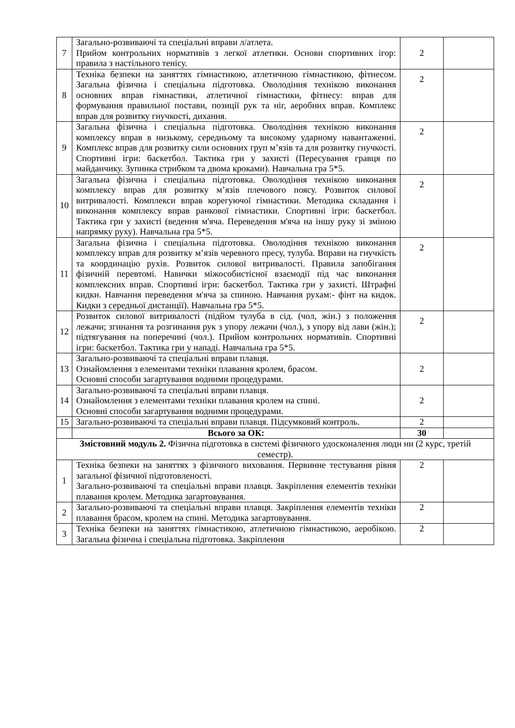| 7 | Загально-розвиваючі та спеціальні вправи л/атлета. Прийом контрольних нормативів з легкої атлетики. Основи спортивних ігор: правила з настільного тенісу. | 2 | |
| 8 | Техніка безпеки на заняттях гімнастикою, атлетичною гімнастикою, фітнесом. Загальна фізична і спеціальна підготовка. Оволодіння технікою виконання основних вправ гімнастики, атлетичної гімнастики, фітнесу: вправ для формування правильної постави, позиції рук та ніг, аеробних вправ. Комплекс вправ для розвитку гнучкості, дихання. | 2 | |
| 9 | Загальна фізична і спеціальна підготовка. Оволодіння технікою виконання комплексу вправ в низькому, середньому та високому ударному навантаженні. Комплекс вправ для розвитку сили основних груп м’язів та для розвитку гнучкості. Спортивні ігри: баскетбол. Тактика гри у захисті (Пересування гравця по майданчику. Зупинка стрибком та двома кроками). Навчальна гра 5*5. | 2 | |
| 10 | Загальна фізична і спеціальна підготовка. Оволодіння технікою виконання комплексу вправ для розвитку м’язів плечового поясу. Розвиток силової витривалості. Комплекси вправ корегуючої гімнастики. Методика складання і виконання комплексу вправ ранкової гімнастики. Спортивні ігри: баскетбол. Тактика гри у захисті (ведення м'яча. Переведення м'яча на іншу руку зі зміною напрямку руху). Навчальна гра 5*5. | 2 | |
| 11 | Загальна фізична і спеціальна підготовка. Оволодіння технікою виконання комплексу вправ для розвитку м’язів черевного пресу, тулуба. Вправи на гнучкість та координацію рухів. Розвиток силової витривалості. Правила запобігання фізичній перевтомі. Навички міжособистісної взаємодії під час виконання комплексних вправ. Спортивні ігри: баскетбол. Тактика гри у захисті. Штрафні кидки. Навчання переведення м'яча за спиною. Навчання рухам:- фінт на кидок. Кидки з середньої дистанції). Навчальна гра 5*5. | 2 | |
| 12 | Розвиток силової витривалості (підйом тулуба в сід. (чол, жін.) з положення лежачи; згинання та розгинання рук з упору лежачи (чол.), з упору від лави (жін.); підтягування на поперечині (чол.). Прийом контрольних нормативів. Спортивні ігри: баскетбол. Тактика гри у нападі. Навчальна гра 5*5. | 2 | |
| 13 | Загально-розвиваючі та спеціальні вправи плавця. Ознайомлення з елементами техніки плавання кролем, брасом. Основні способи загартування водними процедурами. | 2 | |
| 14 | Загально-розвиваючі та спеціальні вправи плавця. Ознайомлення з елементами техніки плавання кролем на спині. Основні способи загартування водними процедурами. | 2 | |
| 15 | Загально-розвиваючі та спеціальні вправи плавця. Підсумковий контроль. | 2 | |
| | Всього за ОК: | 30 | |
| Змістовний модуль 2. Фізична підготовка в системі фізичного удосконалення люди ни (2 курс, третій семестр). | | | |
| 1 | Техніка безпеки на заняттях з фізичного виховання. Первинне тестування рівня загальної фізичної підготовленості. Загально-розвиваючі та спеціальні вправи плавця. Закріплення елементів техніки плавання кролем. Методика загартовування. | 2 | |
| 2 | Загально-розвиваючі та спеціальні вправи плавця. Закріплення елементів техніки плавання брасом, кролем на спині. Методика загартовування. | 2 | |
| 3 | Техніка безпеки на заняттях гімнастикою, атлетичною гімнастикою, аеробікою. Загальна фізична і спеціальна підготовка. Закріплення | 2 | |